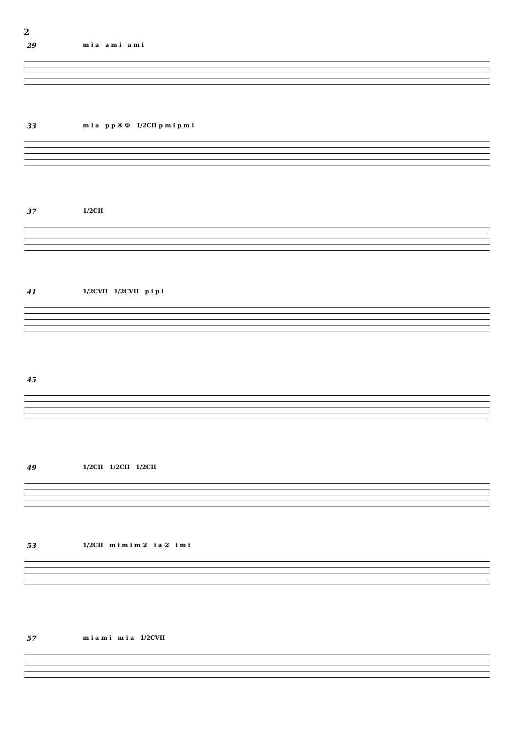2
29 m i a a m i a m i
33 m i a p p ④ ⑤ 1/2CII p m i p m i
37 1/2CII
41 1/2CVII 1/2CVII p i p i
45
49 1/2CII 1/2CII 1/2CII
53 1/2CII m i m i m ② i a ② i m i
57 m i a m i m i a 1/2CVII